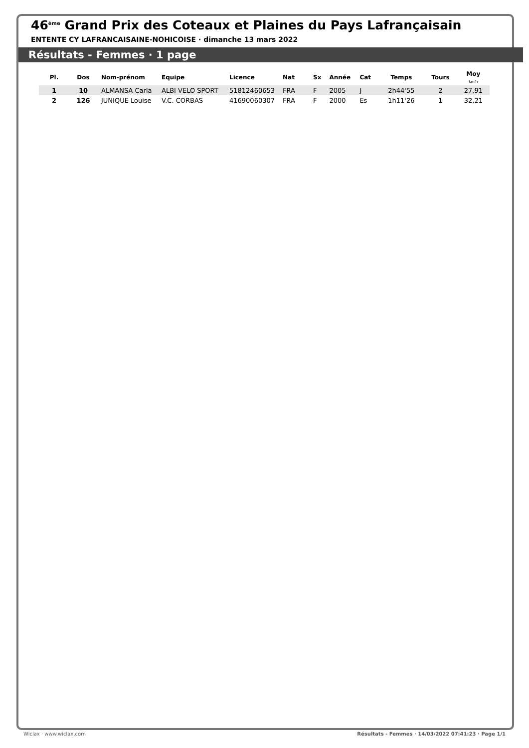46<sup>ème</sup> Grand Prix des Coteaux et Plaines du Pays Lafrançaisain
ENTENTE CY LAFRANCAISAINE-NOHICOISE · dimanche 13 mars 2022
Résultats - Femmes · 1 page
| Pl. | Dos | Nom-prénom | Equipe | Licence | Nat | Sx | Année | Cat | Temps | Tours | Moy km/h |
| --- | --- | --- | --- | --- | --- | --- | --- | --- | --- | --- | --- |
| 1 | 10 | ALMANSA Carla | ALBI VELO SPORT | 51812460653 | FRA | F | 2005 | J | 2h44'55 | 2 | 27,91 |
| 2 | 126 | JUNIQUE Louise | V.C. CORBAS | 41690060307 | FRA | F | 2000 | Es | 1h11'26 | 1 | 32,21 |
Wiclax · www.wiclax.com Résultats - Femmes · 14/03/2022 07:41:23 · Page 1/1